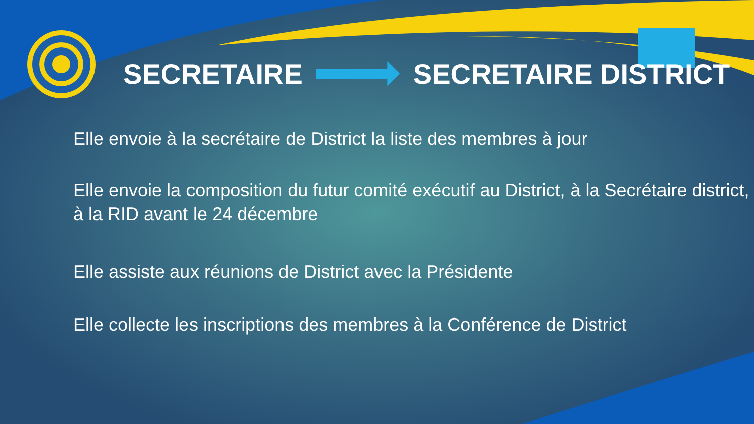SECRETAIRE SECRETAIRE DISTRICT
Elle envoie à la secrétaire de District la liste des membres à jour
Elle envoie la composition du futur comité exécutif au District, à la Secrétaire district, à la RID avant le 24 décembre
Elle assiste aux réunions de District avec la Présidente
Elle collecte les inscriptions des membres à la Conférence de District